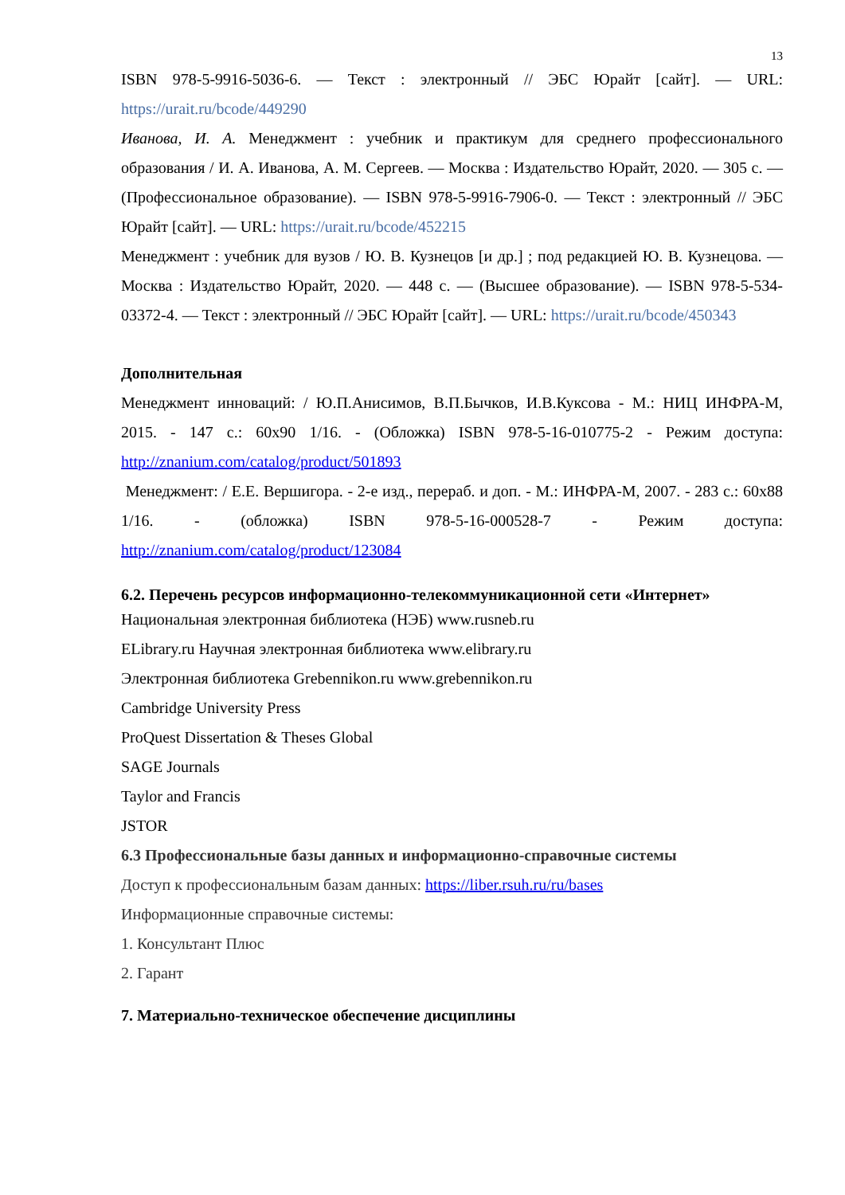13
ISBN 978-5-9916-5036-6. — Текст : электронный // ЭБС Юрайт [сайт]. — URL: https://urait.ru/bcode/449290
Иванова, И. А. Менеджмент : учебник и практикум для среднего профессионального образования / И. А. Иванова, А. М. Сергеев. — Москва : Издательство Юрайт, 2020. — 305 с. — (Профессиональное образование). — ISBN 978-5-9916-7906-0. — Текст : электронный // ЭБС Юрайт [сайт]. — URL: https://urait.ru/bcode/452215
Менеджмент : учебник для вузов / Ю. В. Кузнецов [и др.] ; под редакцией Ю. В. Кузнецова. — Москва : Издательство Юрайт, 2020. — 448 с. — (Высшее образование). — ISBN 978-5-534-03372-4. — Текст : электронный // ЭБС Юрайт [сайт]. — URL: https://urait.ru/bcode/450343
Дополнительная
Менеджмент инноваций: / Ю.П.Анисимов, В.П.Бычков, И.В.Куксова - М.: НИЦ ИНФРА-М, 2015. - 147 с.: 60x90 1/16. - (Обложка) ISBN 978-5-16-010775-2 - Режим доступа: http://znanium.com/catalog/product/501893
Менеджмент: / Е.Е. Вершигора. - 2-е изд., перераб. и доп. - М.: ИНФРА-М, 2007. - 283 с.: 60x88 1/16. - (обложка) ISBN 978-5-16-000528-7 - Режим доступа: http://znanium.com/catalog/product/123084
6.2. Перечень ресурсов информационно-телекоммуникационной сети «Интернет»
Национальная электронная библиотека (НЭБ) www.rusneb.ru
ELibrary.ru Научная электронная библиотека www.elibrary.ru
Электронная библиотека Grebennikon.ru www.grebennikon.ru
Cambridge University Press
ProQuest Dissertation & Theses Global
SAGE Journals
Taylor and Francis
JSTOR
6.3 Профессиональные базы данных и информационно-справочные системы
Доступ к профессиональным базам данных: https://liber.rsuh.ru/ru/bases
Информационные справочные системы:
1. Консультант Плюс
2. Гарант
7. Материально-техническое обеспечение дисциплины